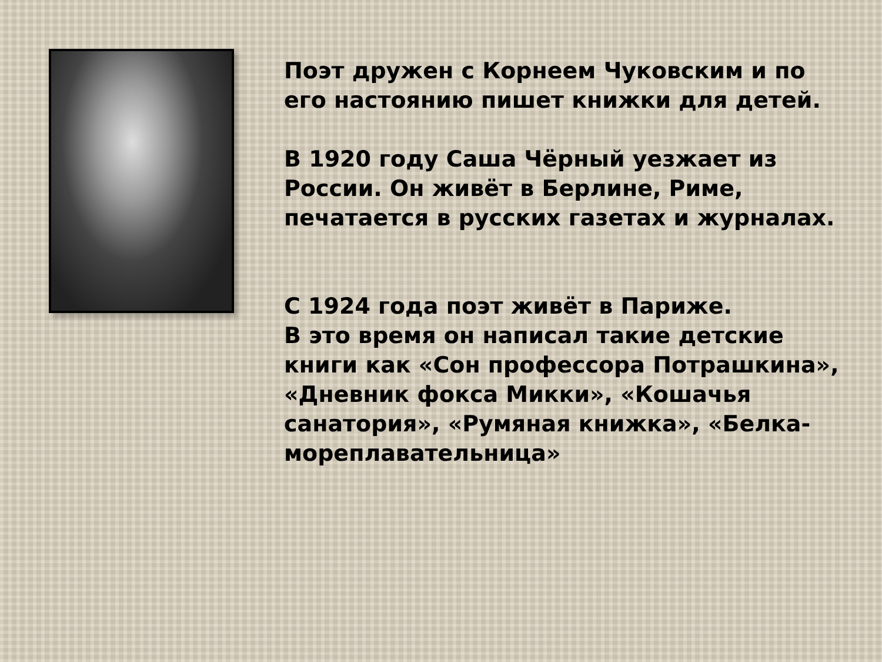Поэт дружен с Корнеем Чуковским и по его настоянию пишет книжки для детей.
В 1920 году Саша Чёрный уезжает из России. Он живёт в Берлине, Риме, печатается в русских газетах и журналах.
С 1924 года поэт живёт в Париже.
В это время он написал такие детские книги как «Сон профессора Потрашкина», «Дневник фокса Микки», «Кошачья санатория», «Румяная книжка», «Белка-мореплавательница»